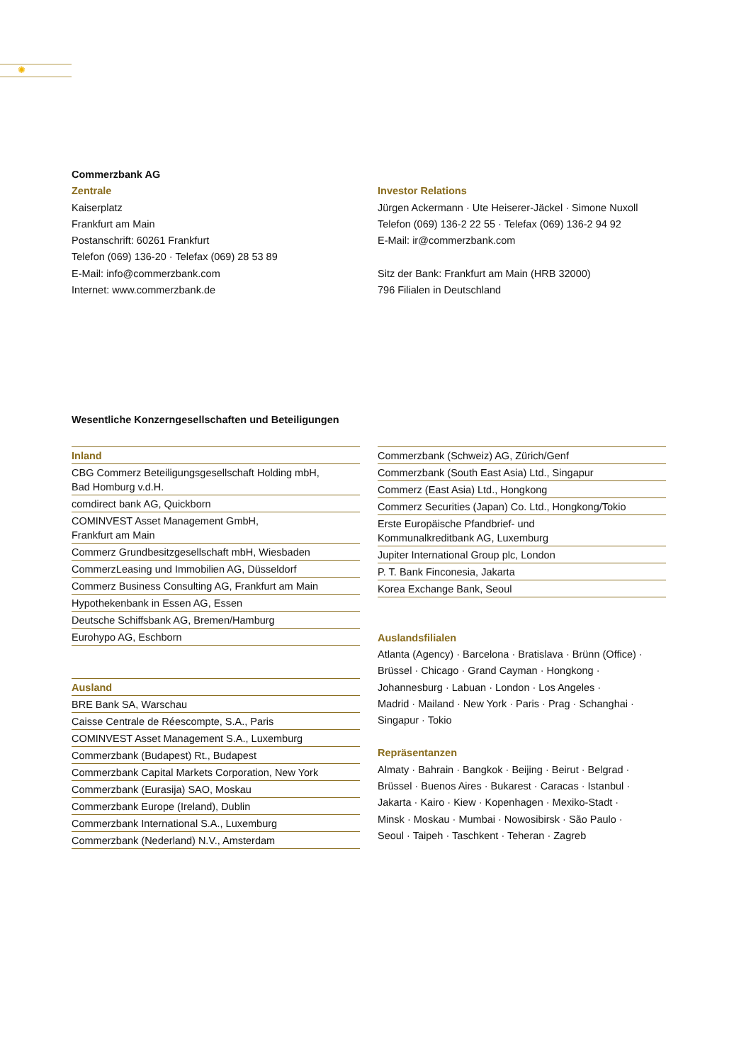✺
Commerzbank AG
Zentrale
Kaiserplatz
Frankfurt am Main
Postanschrift: 60261 Frankfurt
Telefon (069) 136-20 · Telefax (069) 28 53 89
E-Mail: info@commerzbank.com
Internet: www.commerzbank.de
Investor Relations
Jürgen Ackermann · Ute Heiserer-Jäckel · Simone Nuxoll
Telefon (069) 136-2 22 55 · Telefax (069) 136-2 94 92
E-Mail: ir@commerzbank.com
Sitz der Bank: Frankfurt am Main (HRB 32000)
796 Filialen in Deutschland
Wesentliche Konzerngesellschaften und Beteiligungen
Inland
CBG Commerz Beteiligungsgesellschaft Holding mbH,
Bad Homburg v.d.H.
comdirect bank AG, Quickborn
COMINVEST Asset Management GmbH,
Frankfurt am Main
Commerz Grundbesitzgesellschaft mbH, Wiesbaden
CommerzLeasing und Immobilien AG, Düsseldorf
Commerz Business Consulting AG, Frankfurt am Main
Hypothekenbank in Essen AG, Essen
Deutsche Schiffsbank AG, Bremen/Hamburg
Eurohypo AG, Eschborn
Ausland
BRE Bank SA, Warschau
Caisse Centrale de Réescompte, S.A., Paris
COMINVEST Asset Management S.A., Luxemburg
Commerzbank (Budapest) Rt., Budapest
Commerzbank Capital Markets Corporation, New York
Commerzbank (Eurasija) SAO, Moskau
Commerzbank Europe (Ireland), Dublin
Commerzbank International S.A., Luxemburg
Commerzbank (Nederland) N.V., Amsterdam
Commerzbank (Schweiz) AG, Zürich/Genf
Commerzbank (South East Asia) Ltd., Singapur
Commerz (East Asia) Ltd., Hongkong
Commerz Securities (Japan) Co. Ltd., Hongkong/Tokio
Erste Europäische Pfandbrief- und
Kommunalkreditbank AG, Luxemburg
Jupiter International Group plc, London
P. T. Bank Finconesia, Jakarta
Korea Exchange Bank, Seoul
Auslandsfilialen
Atlanta (Agency) · Barcelona · Bratislava · Brünn (Office) ·
Brüssel · Chicago · Grand Cayman · Hongkong ·
Johannesburg · Labuan · London · Los Angeles ·
Madrid · Mailand · New York · Paris · Prag · Schanghai ·
Singapur · Tokio
Repräsentanzen
Almaty · Bahrain · Bangkok · Beijing · Beirut · Belgrad ·
Brüssel · Buenos Aires · Bukarest · Caracas · Istanbul ·
Jakarta · Kairo · Kiew · Kopenhagen · Mexiko-Stadt ·
Minsk · Moskau · Mumbai · Nowosibirsk · São Paulo ·
Seoul · Taipeh · Taschkent · Teheran · Zagreb